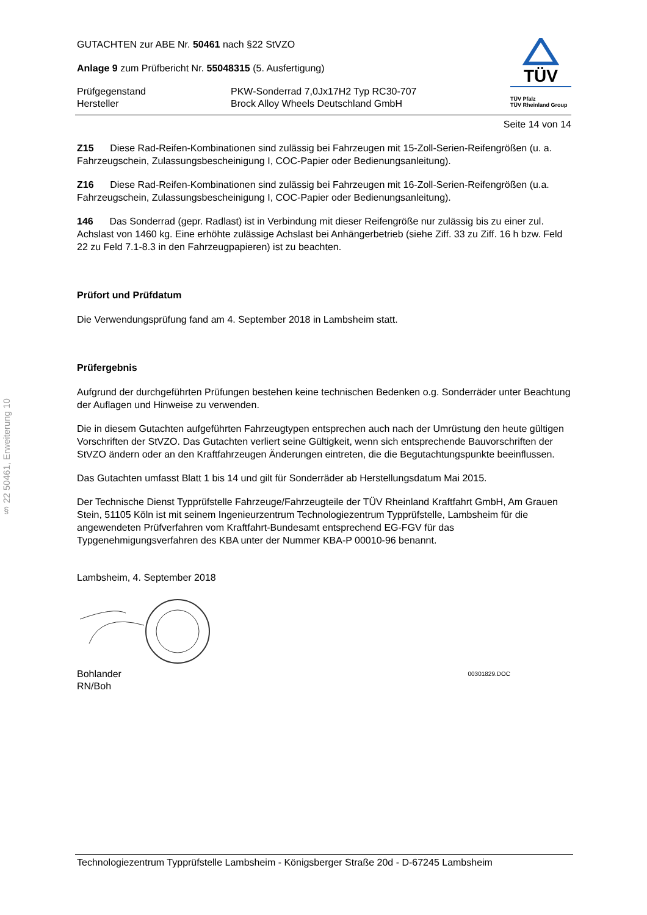§ 22 50461, Erweiterung 10
GUTACHTEN zur ABE Nr. 50461 nach §22 StVZO
Anlage 9 zum Prüfbericht Nr. 55048315 (5. Ausfertigung)
Prüfgegenstand
Hersteller
PKW-Sonderrad 7,0Jx17H2 Typ RC30-707
Brock Alloy Wheels Deutschland GmbH
TÜV
TÜV Pfalz
TÜV Rheinland Group
Seite 14 von 14
Z15 Diese Rad-Reifen-Kombinationen sind zulässig bei Fahrzeugen mit 15-Zoll-Serien-Reifengrößen (u. a. Fahrzeugschein, Zulassungsbescheinigung I, COC-Papier oder Bedienungsanleitung).
Z16 Diese Rad-Reifen-Kombinationen sind zulässig bei Fahrzeugen mit 16-Zoll-Serien-Reifengrößen (u.a. Fahrzeugschein, Zulassungsbescheinigung I, COC-Papier oder Bedienungsanleitung).
146 Das Sonderrad (gepr. Radlast) ist in Verbindung mit dieser Reifengröße nur zulässig bis zu einer zul. Achslast von 1460 kg. Eine erhöhte zulässige Achslast bei Anhängerbetrieb (siehe Ziff. 33 zu Ziff. 16 h bzw. Feld 22 zu Feld 7.1-8.3 in den Fahrzeugpapieren) ist zu beachten.
Prüfort und Prüfdatum
Die Verwendungsprüfung fand am 4. September 2018 in Lambsheim statt.
Prüfergebnis
Aufgrund der durchgeführten Prüfungen bestehen keine technischen Bedenken o.g. Sonderräder unter Beachtung der Auflagen und Hinweise zu verwenden.
Die in diesem Gutachten aufgeführten Fahrzeugtypen entsprechen auch nach der Umrüstung den heute gültigen Vorschriften der StVZO. Das Gutachten verliert seine Gültigkeit, wenn sich entsprechende Bauvorschriften der StVZO ändern oder an den Kraftfahrzeugen Änderungen eintreten, die die Begutachtungspunkte beeinflussen.
Das Gutachten umfasst Blatt 1 bis 14 und gilt für Sonderräder ab Herstellungsdatum Mai 2015.
Der Technische Dienst Typprüfstelle Fahrzeuge/Fahrzeugteile der TÜV Rheinland Kraftfahrt GmbH, Am Grauen Stein, 51105 Köln ist mit seinem Ingenieurzentrum Technologiezentrum Typprüfstelle, Lambsheim für die angewendeten Prüfverfahren vom Kraftfahrt-Bundesamt entsprechend EG-FGV für das Typgenehmigungsverfahren des KBA unter der Nummer KBA-P 00010-96 benannt.
Lambsheim, 4. September 2018
Bohlander
RN/Boh
00301829.DOC
Technologiezentrum Typprüfstelle Lambsheim - Königsberger Straße 20d - D-67245 Lambsheim